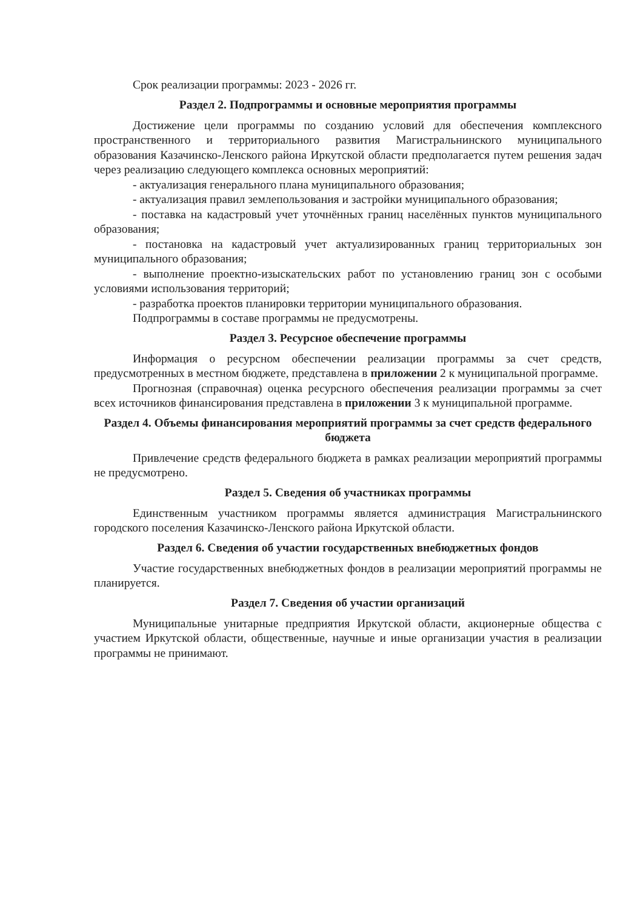Срок реализации программы: 2023 - 2026 гг.
Раздел 2. Подпрограммы и основные мероприятия программы
Достижение цели программы по созданию условий для обеспечения комплексного пространственного и территориального развития Магистральнинского муниципального образования Казачинско-Ленского района Иркутской области предполагается путем решения задач через реализацию следующего комплекса основных мероприятий:
- актуализация генерального плана муниципального образования;
- актуализация правил землепользования и застройки муниципального образования;
- поставка на кадастровый учет уточнённых границ населённых пунктов муниципального образования;
- постановка на кадастровый учет актуализированных границ территориальных зон муниципального образования;
- выполнение проектно-изыскательских работ по установлению границ зон с особыми условиями использования территорий;
- разработка проектов планировки территории муниципального образования.
Подпрограммы в составе программы не предусмотрены.
Раздел 3. Ресурсное обеспечение программы
Информация о ресурсном обеспечении реализации программы за счет средств, предусмотренных в местном бюджете, представлена в приложении 2 к муниципальной программе.
Прогнозная (справочная) оценка ресурсного обеспечения реализации программы за счет всех источников финансирования представлена в приложении 3 к муниципальной программе.
Раздел 4. Объемы финансирования мероприятий программы за счет средств федерального бюджета
Привлечение средств федерального бюджета в рамках реализации мероприятий программы не предусмотрено.
Раздел 5. Сведения об участниках программы
Единственным участником программы является администрация Магистральнинского городского поселения Казачинско-Ленского района Иркутской области.
Раздел 6. Сведения об участии государственных внебюджетных фондов
Участие государственных внебюджетных фондов в реализации мероприятий программы не планируется.
Раздел 7. Сведения об участии организаций
Муниципальные унитарные предприятия Иркутской области, акционерные общества с участием Иркутской области, общественные, научные и иные организации участия в реализации программы не принимают.